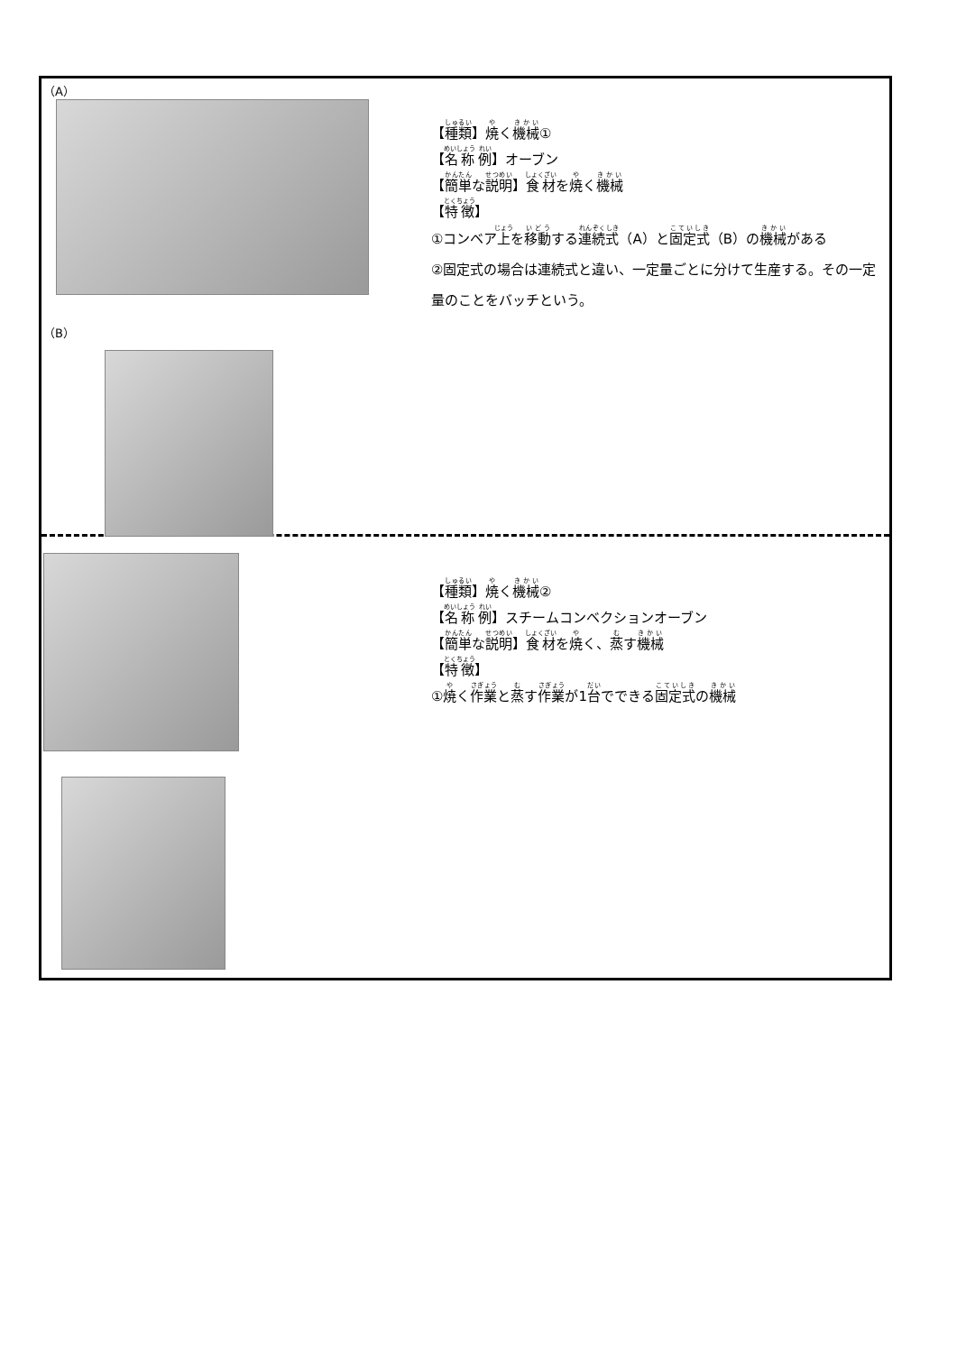（A）
（B）
【種類】焼く機械①
【名称 例】オーブン
【簡単な説明】食材を焼く機械
【特徴】
①コンベア上を移動する連続式（A）と固定式（B）の機械がある
②固定式の場合は連続式と違い、一定量ごとに分けて生産する。その一定量のことをバッチという。
【種類】焼く機械②
【名称 例】スチームコンベクションオーブン
【簡単な説明】食材を焼く、蒸す機械
【特徴】
①焼く作業と蒸す作業が1台でできる固定式の機械